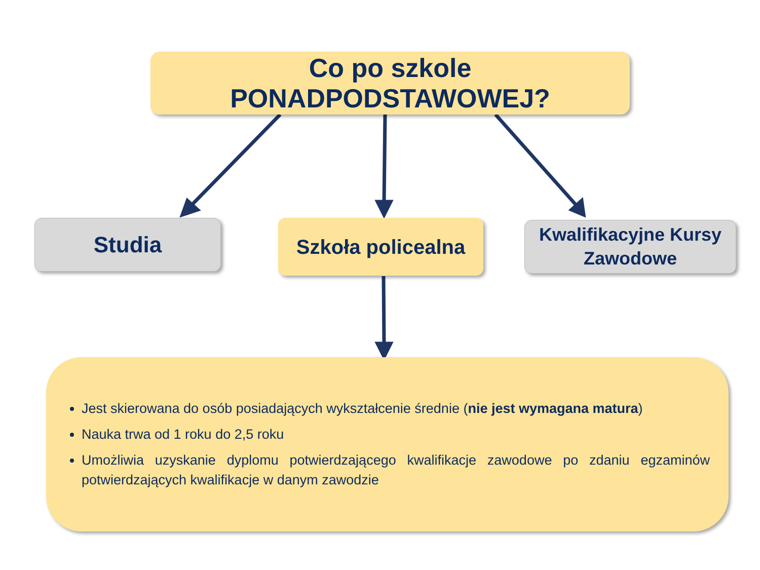Co po szkole PONADPODSTAWOWEJ?
Studia
Szkoła policealna
Kwalifikacyjne Kursy
Zawodowe
Jest skierowana do osób posiadających wykształcenie średnie (nie jest wymagana matura)
Nauka trwa od 1 roku do 2,5 roku
Umożliwia uzyskanie dyplomu potwierdzającego kwalifikacje zawodowe po zdaniu egzaminów potwierdzających kwalifikacje w danym zawodzie